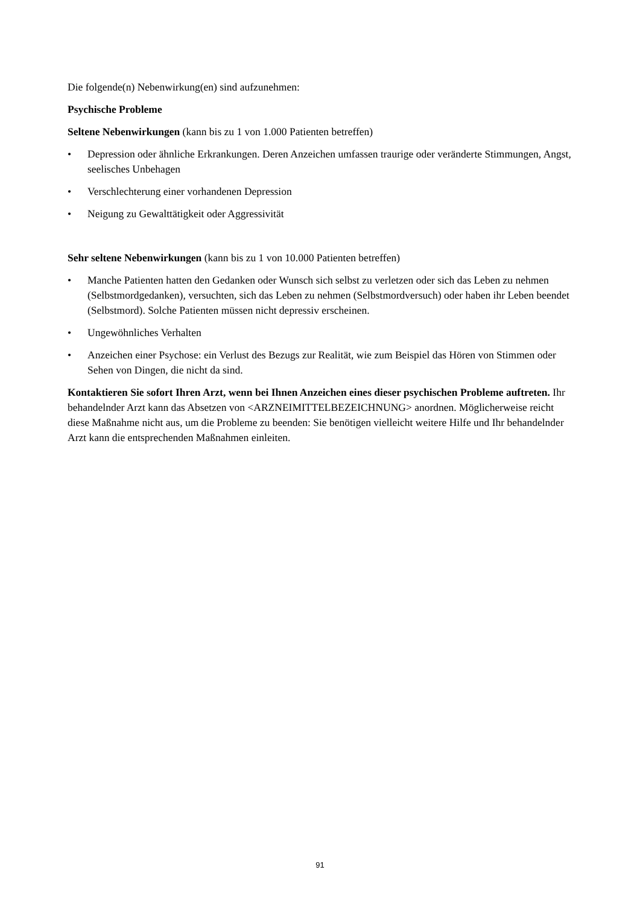Die folgende(n) Nebenwirkung(en) sind aufzunehmen:
Psychische Probleme
Seltene Nebenwirkungen (kann bis zu 1 von 1.000 Patienten betreffen)
• Depression oder ähnliche Erkrankungen. Deren Anzeichen umfassen traurige oder veränderte Stimmungen, Angst, seelisches Unbehagen
• Verschlechterung einer vorhandenen Depression
• Neigung zu Gewalttätigkeit oder Aggressivität
Sehr seltene Nebenwirkungen (kann bis zu 1 von 10.000 Patienten betreffen)
• Manche Patienten hatten den Gedanken oder Wunsch sich selbst zu verletzen oder sich das Leben zu nehmen (Selbstmordgedanken), versuchten, sich das Leben zu nehmen (Selbstmordversuch) oder haben ihr Leben beendet (Selbstmord). Solche Patienten müssen nicht depressiv erscheinen.
• Ungewöhnliches Verhalten
• Anzeichen einer Psychose: ein Verlust des Bezugs zur Realität, wie zum Beispiel das Hören von Stimmen oder Sehen von Dingen, die nicht da sind.
Kontaktieren Sie sofort Ihren Arzt, wenn bei Ihnen Anzeichen eines dieser psychischen Probleme auftreten. Ihr behandelnder Arzt kann das Absetzen von <ARZNEIMITTELBEZEICHNUNG> anordnen. Möglicherweise reicht diese Maßnahme nicht aus, um die Probleme zu beenden: Sie benötigen vielleicht weitere Hilfe und Ihr behandelnder Arzt kann die entsprechenden Maßnahmen einleiten.
91